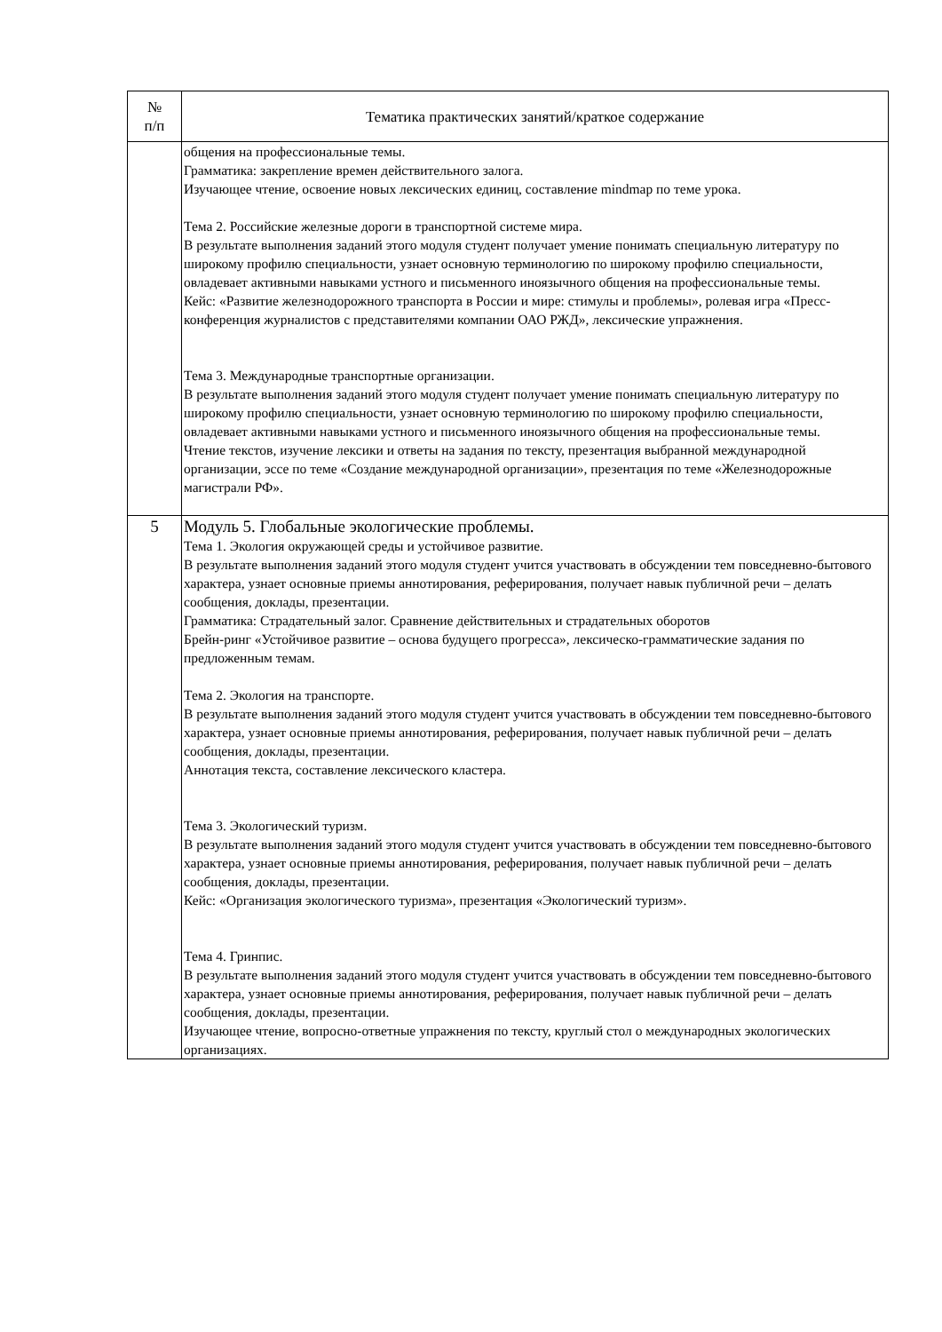| № п/п | Тематика практических занятий/краткое содержание |
| --- | --- |
| | общения на профессиональные темы. Грамматика: закрепление времен действительного залога. Изучающее чтение, освоение новых лексических единиц, составление mindmap по теме урока. Тема 2. Российские железные дороги в транспортной системе мира. В результате выполнения заданий этого модуля студент получает умение понимать специальную литературу по широкому профилю специальности, узнает основную терминологию по широкому профилю специальности, овладевает активными навыками устного и письменного иноязычного общения на профессиональные темы. Кейс: «Развитие железнодорожного транспорта в России и мире: стимулы и проблемы», ролевая игра «Пресс-конференция журналистов с представителями компании ОАО РЖД», лексические упражнения. Тема 3. Международные транспортные организации. В результате выполнения заданий этого модуля студент получает умение понимать специальную литературу по широкому профилю специальности, узнает основную терминологию по широкому профилю специальности, овладевает активными навыками устного и письменного иноязычного общения на профессиональные темы. Чтение текстов, изучение лексики и ответы на задания по тексту, презентация выбранной международной организации, эссе по теме «Создание международной организации», презентация по теме «Железнодорожные магистрали РФ». |
| 5 | Модуль 5. Глобальные экологические проблемы. Тема 1. Экология окружающей среды и устойчивое развитие. В результате выполнения заданий этого модуля студент учится участвовать в обсуждении тем повседневно-бытового характера, узнает основные приемы аннотирования, реферирования, получает навык публичной речи – делать сообщения, доклады, презентации. Грамматика: Страдательный залог. Сравнение действительных и страдательных оборотов Брейн-ринг «Устойчивое развитие – основа будущего прогресса», лексическо-грамматические задания по предложенным темам. Тема 2. Экология на транспорте. В результате выполнения заданий этого модуля студент учится участвовать в обсуждении тем повседневно-бытового характера, узнает основные приемы аннотирования, реферирования, получает навык публичной речи – делать сообщения, доклады, презентации. Аннотация текста, составление лексического кластера. Тема 3. Экологический туризм. В результате выполнения заданий этого модуля студент учится участвовать в обсуждении тем повседневно-бытового характера, узнает основные приемы аннотирования, реферирования, получает навык публичной речи – делать сообщения, доклады, презентации. Кейс: «Организация экологического туризма», презентация «Экологический туризм». Тема 4. Гринпис. В результате выполнения заданий этого модуля студент учится участвовать в обсуждении тем повседневно-бытового характера, узнает основные приемы аннотирования, реферирования, получает навык публичной речи – делать сообщения, доклады, презентации. Изучающее чтение, вопросно-ответные упражнения по тексту, круглый стол о международных экологических организациях. |